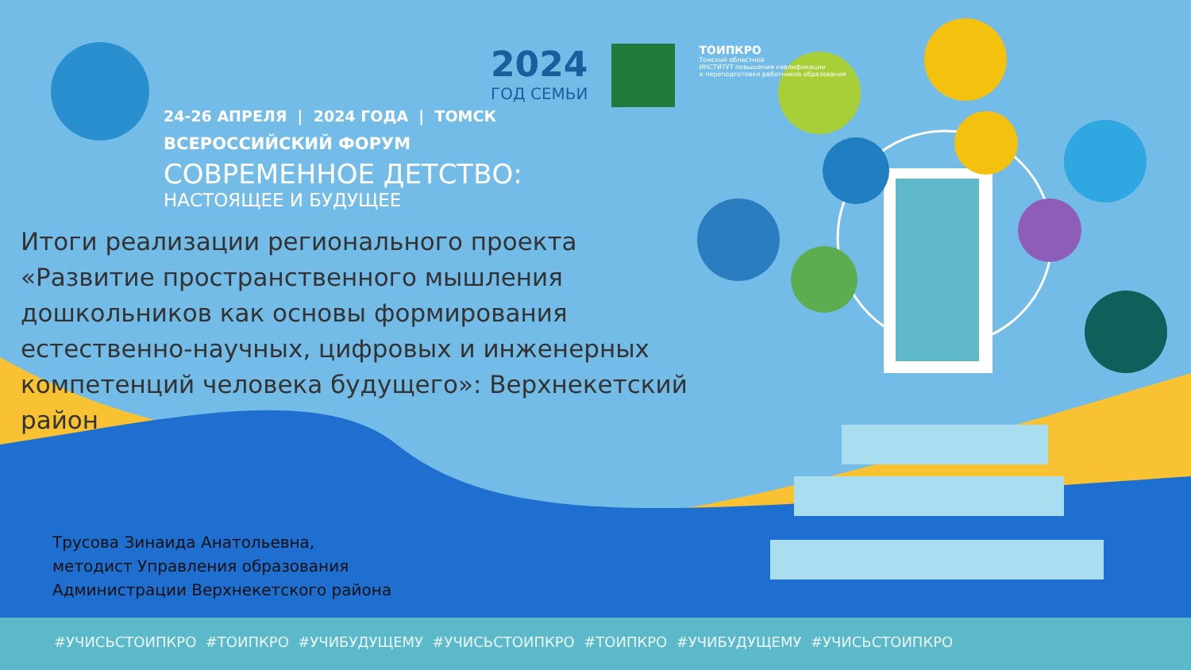2024
ГОД СЕМЬИ
ТОИПКРО
Томский областной
ИНСТИТУТ повышения квалификации
и переподготовки работников образования
24-26 АПРЕЛЯ | 2024 ГОДА | ТОМСК
ВСЕРОССИЙСКИЙ ФОРУМ
СОВРЕМЕННОЕ ДЕТСТВО:
НАСТОЯЩЕЕ И БУДУЩЕЕ
Итоги реализации регионального проекта «Развитие пространственного мышления дошкольников как основы формирования естественно-научных, цифровых и инженерных компетенций человека будущего»: Верхнекетский район
Трусова Зинаида Анатольевна,
методист Управления образования
Администрации Верхнекетского района
#УЧИСЬСТОИПКРО #ТОИПКРО #УЧИБУДУЩЕМУ #УЧИСЬСТОИПКРО #ТОИПКРО #УЧИБУДУЩЕМУ #УЧИСЬСТОИПКРО